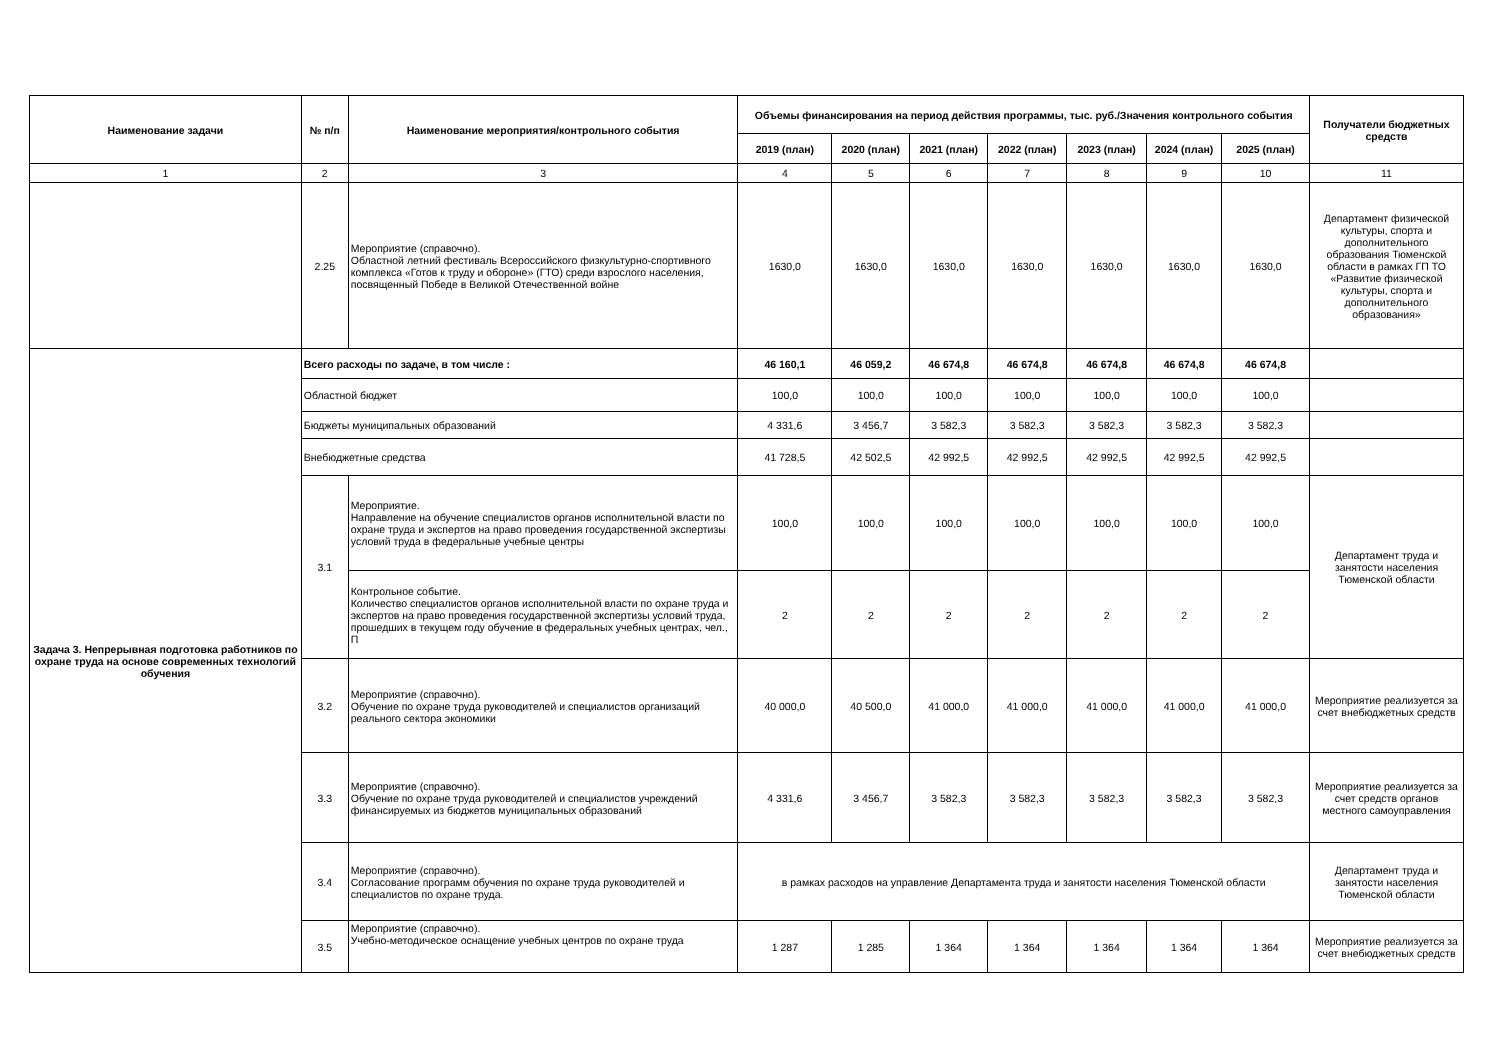| Наименование задачи | № п/п | Наименование мероприятия/контрольного события | Объемы финансирования на период действия программы, тыс. руб./Значения контрольного события | | | | | | | Получатели бюджетных средств |
| --- | --- | --- | --- | --- | --- | --- | --- | --- | --- | --- |
| | | | 2019 (план) | 2020 (план) | 2021 (план) | 2022 (план) | 2023 (план) | 2024 (план) | 2025 (план) | |
| 1 | 2 | 3 | 4 | 5 | 6 | 7 | 8 | 9 | 10 | 11 |
| | 2.25 | Мероприятие (справочно). Областной летний фестиваль Всероссийского физкультурно-спортивного комплекса «Готов к труду и обороне» (ГТО) среди взрослого населения, посвященный Победе в Великой Отечественной войне | 1630,0 | 1630,0 | 1630,0 | 1630,0 | 1630,0 | 1630,0 | 1630,0 | Департамент физической культуры, спорта и дополнительного образования Тюменской области в рамках ГП ТО «Развитие физической культуры, спорта и дополнительного образования» |
| Задача 3. Непрерывная подготовка работников по охране труда на основе современных технологий обучения | Всего расходы по задаче, в том числе : | | 46 160,1 | 46 059,2 | 46 674,8 | 46 674,8 | 46 674,8 | 46 674,8 | 46 674,8 | |
| | Областной бюджет | | 100,0 | 100,0 | 100,0 | 100,0 | 100,0 | 100,0 | 100,0 | |
| | Бюджеты муниципальных образований | | 4 331,6 | 3 456,7 | 3 582,3 | 3 582,3 | 3 582,3 | 3 582,3 | 3 582,3 | |
| | Внебюджетные средства | | 41 728,5 | 42 502,5 | 42 992,5 | 42 992,5 | 42 992,5 | 42 992,5 | 42 992,5 | |
| | 3.1 | Мероприятие. Направление на обучение специалистов органов исполнительной власти по охране труда и экспертов на право проведения государственной экспертизы условий труда в федеральные учебные центры | 100,0 | 100,0 | 100,0 | 100,0 | 100,0 | 100,0 | 100,0 | Департамент труда и занятости населения Тюменской области |
| | | Контрольное событие. Количество специалистов органов исполнительной власти по охране труда и экспертов на право проведения государственной экспертизы условий труда, прошедших в текущем году обучение в федеральных учебных центрах, чел., П | 2 | 2 | 2 | 2 | 2 | 2 | 2 | |
| | 3.2 | Мероприятие (справочно). Обучение по охране труда руководителей и специалистов организаций реального сектора экономики | 40 000,0 | 40 500,0 | 41 000,0 | 41 000,0 | 41 000,0 | 41 000,0 | 41 000,0 | Мероприятие реализуется за счет внебюджетных средств |
| | 3.3 | Мероприятие (справочно). Обучение по охране труда руководителей и специалистов учреждений финансируемых из бюджетов муниципальных образований | 4 331,6 | 3 456,7 | 3 582,3 | 3 582,3 | 3 582,3 | 3 582,3 | 3 582,3 | Мероприятие реализуется за счет средств органов местного самоуправления |
| | 3.4 | Мероприятие (справочно). Согласование программ обучения по охране труда руководителей и специалистов по охране труда. | в рамках расходов на управление Департамента труда и занятости населения Тюменской области | | | | | | | Департамент труда и занятости населения Тюменской области |
| | 3.5 | Мероприятие (справочно). Учебно-методическое оснащение учебных центров по охране труда | 1 287 | 1 285 | 1 364 | 1 364 | 1 364 | 1 364 | 1 364 | Мероприятие реализуется за счет внебюджетных средств |